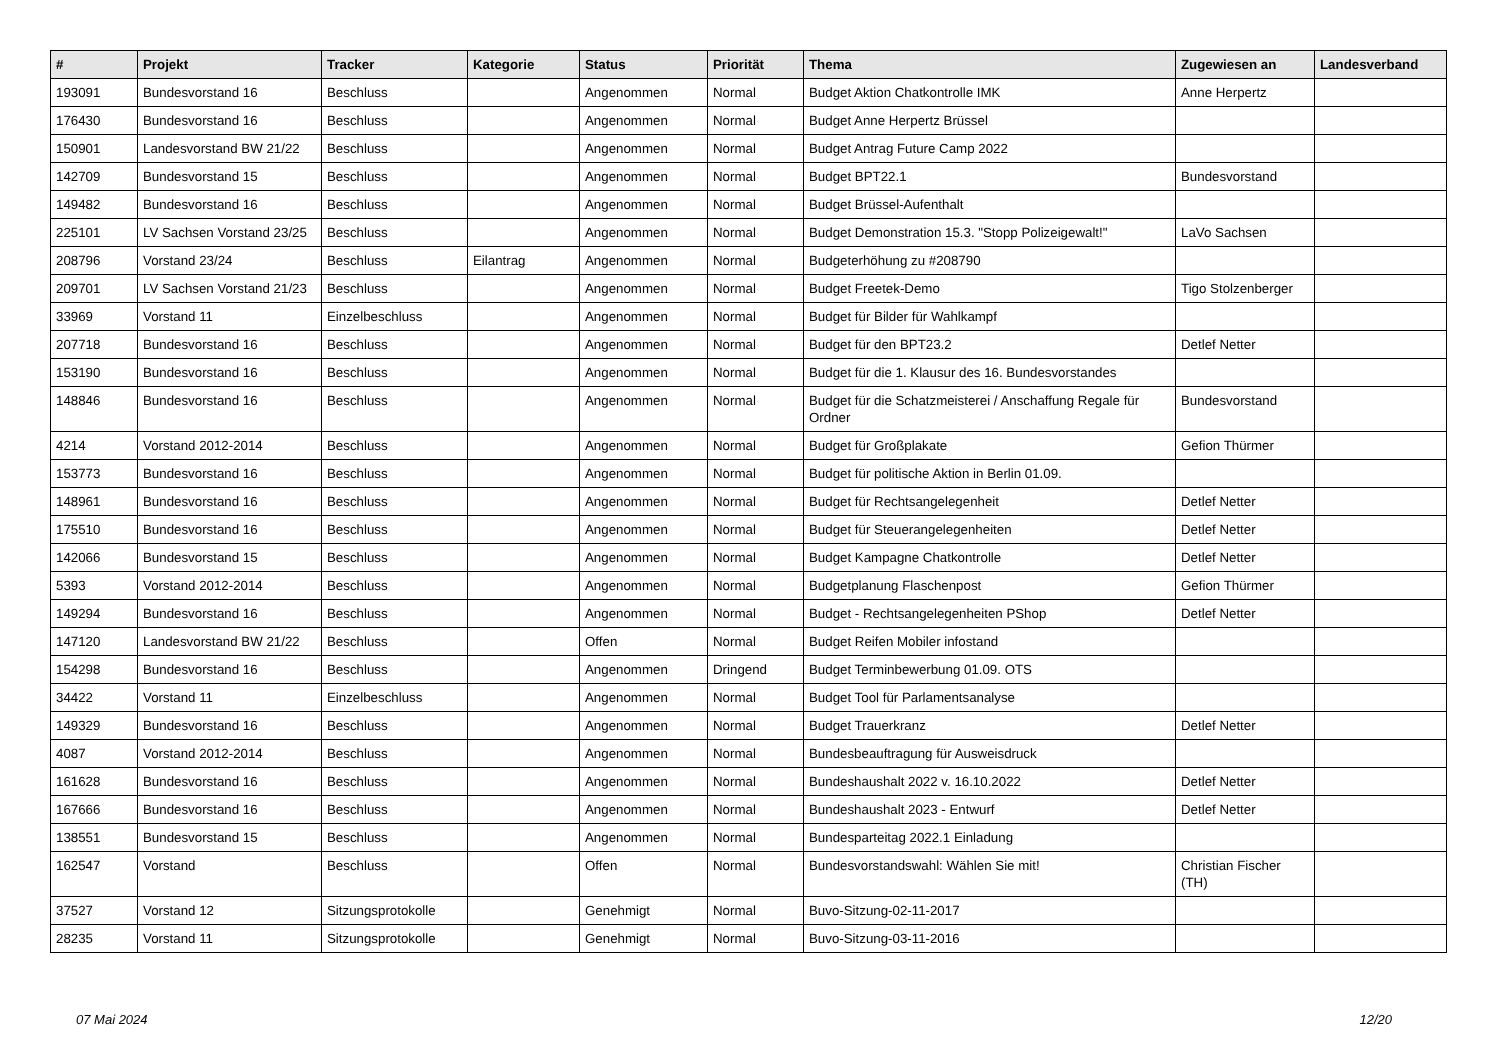| # | Projekt | Tracker | Kategorie | Status | Priorität | Thema | Zugewiesen an | Landesverband |
| --- | --- | --- | --- | --- | --- | --- | --- | --- |
| 193091 | Bundesvorstand 16 | Beschluss | | Angenommen | Normal | Budget Aktion Chatkontrolle IMK | Anne Herpertz | |
| 176430 | Bundesvorstand 16 | Beschluss | | Angenommen | Normal | Budget Anne Herpertz Brüssel | | |
| 150901 | Landesvorstand BW 21/22 | Beschluss | | Angenommen | Normal | Budget Antrag Future Camp 2022 | | |
| 142709 | Bundesvorstand 15 | Beschluss | | Angenommen | Normal | Budget BPT22.1 | Bundesvorstand | |
| 149482 | Bundesvorstand 16 | Beschluss | | Angenommen | Normal | Budget Brüssel-Aufenthalt | | |
| 225101 | LV Sachsen Vorstand 23/25 | Beschluss | | Angenommen | Normal | Budget Demonstration 15.3. "Stopp Polizeigewalt!" | LaVo Sachsen | |
| 208796 | Vorstand 23/24 | Beschluss | Eilantrag | Angenommen | Normal | Budgeterhöhung zu #208790 | | |
| 209701 | LV Sachsen Vorstand 21/23 | Beschluss | | Angenommen | Normal | Budget Freetek-Demo | Tigo Stolzenberger | |
| 33969 | Vorstand 11 | Einzelbeschluss | | Angenommen | Normal | Budget für Bilder für Wahlkampf | | |
| 207718 | Bundesvorstand 16 | Beschluss | | Angenommen | Normal | Budget für den BPT23.2 | Detlef Netter | |
| 153190 | Bundesvorstand 16 | Beschluss | | Angenommen | Normal | Budget für die 1. Klausur des 16. Bundesvorstandes | | |
| 148846 | Bundesvorstand 16 | Beschluss | | Angenommen | Normal | Budget für die Schatzmeisterei / Anschaffung Regale für Ordner | Bundesvorstand | |
| 4214 | Vorstand 2012-2014 | Beschluss | | Angenommen | Normal | Budget für Großplakate | Gefion Thürmer | |
| 153773 | Bundesvorstand 16 | Beschluss | | Angenommen | Normal | Budget für politische Aktion in Berlin 01.09. | | |
| 148961 | Bundesvorstand 16 | Beschluss | | Angenommen | Normal | Budget für Rechtsangelegenheit | Detlef Netter | |
| 175510 | Bundesvorstand 16 | Beschluss | | Angenommen | Normal | Budget für Steuerangelegenheiten | Detlef Netter | |
| 142066 | Bundesvorstand 15 | Beschluss | | Angenommen | Normal | Budget Kampagne Chatkontrolle | Detlef Netter | |
| 5393 | Vorstand 2012-2014 | Beschluss | | Angenommen | Normal | Budgetplanung Flaschenpost | Gefion Thürmer | |
| 149294 | Bundesvorstand 16 | Beschluss | | Angenommen | Normal | Budget - Rechtsangelegenheiten PShop | Detlef Netter | |
| 147120 | Landesvorstand BW 21/22 | Beschluss | | Offen | Normal | Budget Reifen Mobiler infostand | | |
| 154298 | Bundesvorstand 16 | Beschluss | | Angenommen | Dringend | Budget Terminbewerbung 01.09. OTS | | |
| 34422 | Vorstand 11 | Einzelbeschluss | | Angenommen | Normal | Budget Tool für Parlamentsanalyse | | |
| 149329 | Bundesvorstand 16 | Beschluss | | Angenommen | Normal | Budget Trauerkranz | Detlef Netter | |
| 4087 | Vorstand 2012-2014 | Beschluss | | Angenommen | Normal | Bundesbeauftragung für Ausweisdruck | | |
| 161628 | Bundesvorstand 16 | Beschluss | | Angenommen | Normal | Bundeshaushalt 2022 v. 16.10.2022 | Detlef Netter | |
| 167666 | Bundesvorstand 16 | Beschluss | | Angenommen | Normal | Bundeshaushalt 2023 - Entwurf | Detlef Netter | |
| 138551 | Bundesvorstand 15 | Beschluss | | Angenommen | Normal | Bundesparteitag 2022.1 Einladung | | |
| 162547 | Vorstand | Beschluss | | Offen | Normal | Bundesvorstandswahl: Wählen Sie mit! | Christian Fischer (TH) | |
| 37527 | Vorstand 12 | Sitzungsprotokolle | | Genehmigt | Normal | Buvo-Sitzung-02-11-2017 | | |
| 28235 | Vorstand 11 | Sitzungsprotokolle | | Genehmigt | Normal | Buvo-Sitzung-03-11-2016 | | |
07 Mai 2024 12/20